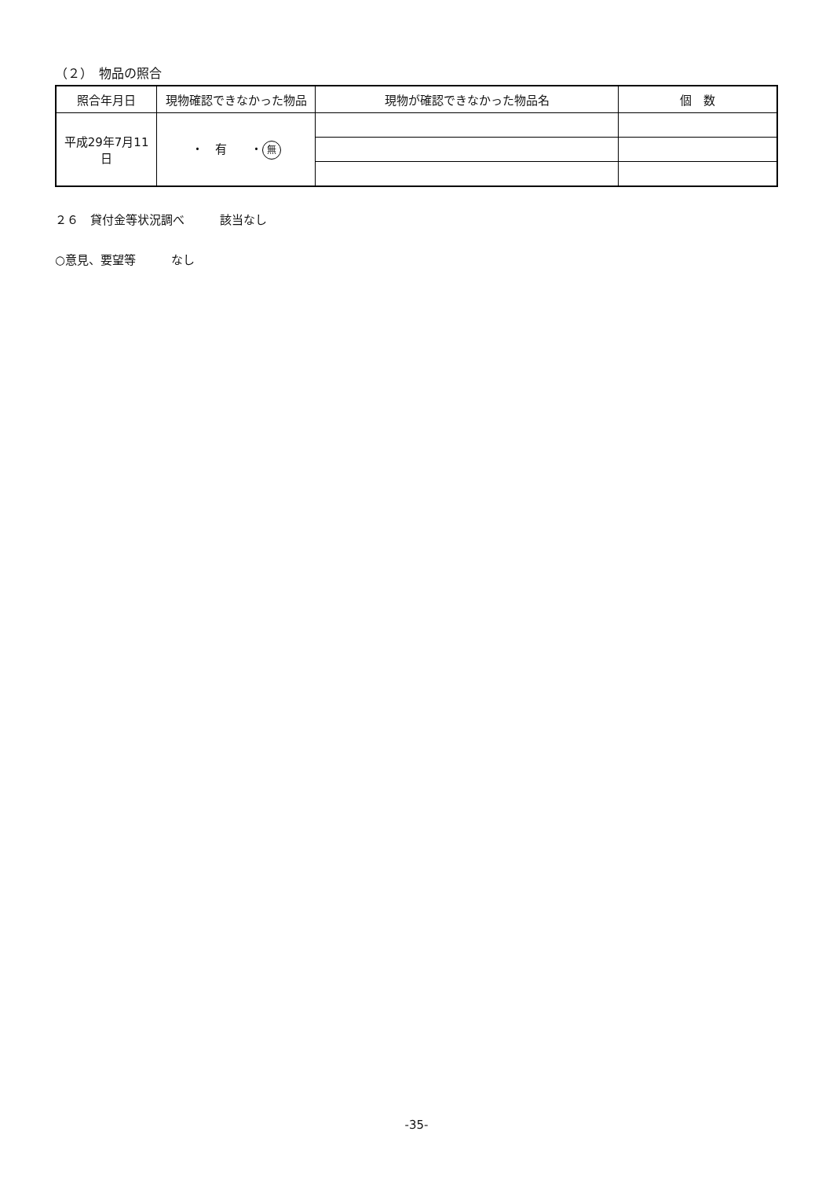（２）　物品の照合
| 照合年月日 | 現物確認できなかった物品 | 現物が確認できなかった物品名 | 個 数 |
| --- | --- | --- | --- |
| 平成29年7月11日 | ・ 有 ・ 無 | | |
２６　貸付金等状況調べ　　　該当なし
○意見、要望等　　　なし
-35-